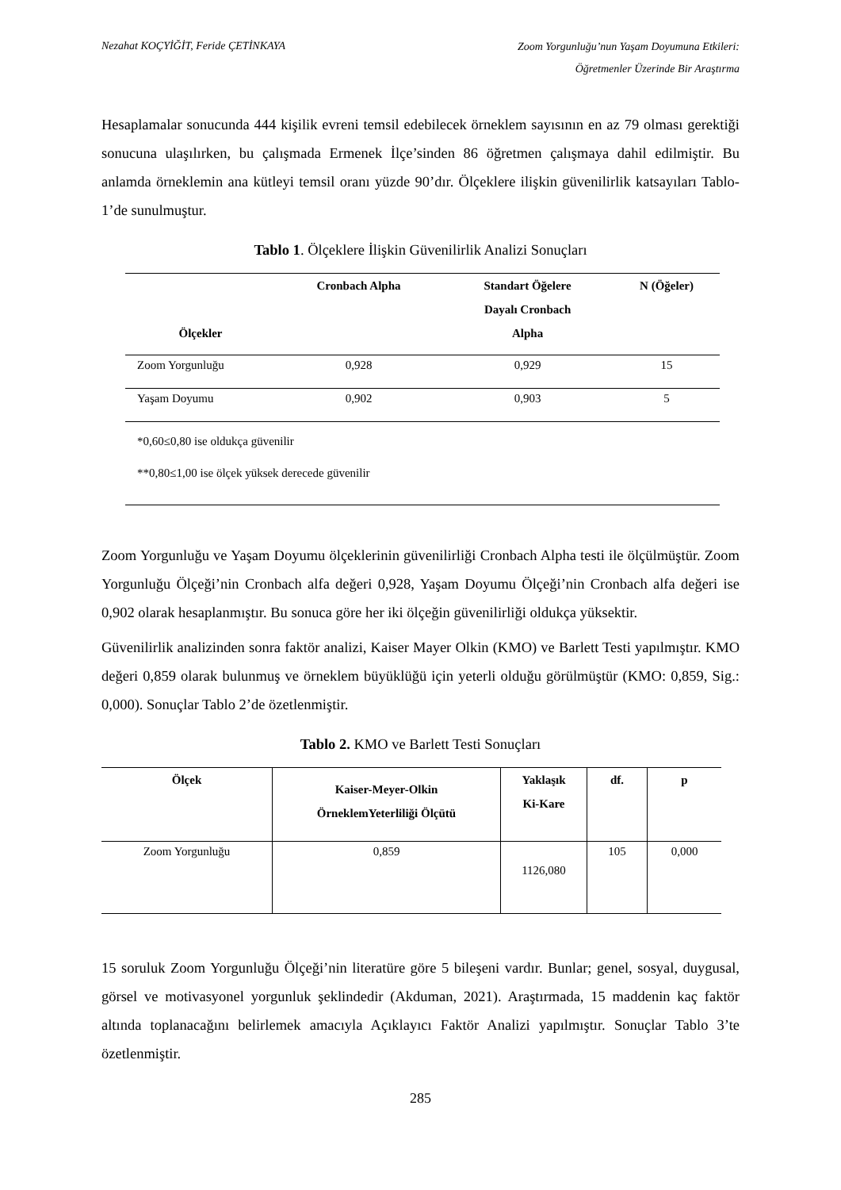Nezahat KOÇYİĞİT, Feride ÇETİNKAYA Zoom Yorgunluğu’nun Yaşam Doyumuna Etkileri:
Öğretmenler Üzerinde Bir Araştırma
Hesaplamalar sonucunda 444 kişilik evreni temsil edebilecek örneklem sayısının en az 79 olması gerektiği sonucuna ulaşılırken, bu çalışmada Ermenek İlçe’sinden 86 öğretmen çalışmaya dahil edilmiştir. Bu anlamda örneklemin ana kütleyi temsil oranı yüzde 90’dır. Ölçeklere ilişkin güvenilirlik katsayıları Tablo-1’de sunulmuştur.
Tablo 1. Ölçeklere İlişkin Güvenilirlik Analizi Sonuçları
| Ölçekler | Cronbach Alpha | Standart Öğelere Dayalı Cronbach Alpha | N (Öğeler) |
| --- | --- | --- | --- |
| Zoom Yorgunluğu | 0,928 | 0,929 | 15 |
| Yaşam Doyumu | 0,902 | 0,903 | 5 |
| *0,60≤0,80 ise oldukça güvenilir **0,80≤1,00 ise ölçek yüksek derecede güvenilir | | | |
Zoom Yorgunluğu ve Yaşam Doyumu ölçeklerinin güvenilirliği Cronbach Alpha testi ile ölçülmüştür. Zoom Yorgunluğu Ölçeği’nin Cronbach alfa değeri 0,928, Yaşam Doyumu Ölçeği’nin Cronbach alfa değeri ise 0,902 olarak hesaplanmıştır. Bu sonuca göre her iki ölçeğin güvenilirliği oldukça yüksektir.
Güvenilirlik analizinden sonra faktör analizi, Kaiser Mayer Olkin (KMO) ve Barlett Testi yapılmıştır. KMO değeri 0,859 olarak bulunmuş ve örneklem büyüklüğü için yeterli olduğu görülmüştür (KMO: 0,859, Sig.: 0,000). Sonuçlar Tablo 2’de özetlenmiştir.
Tablo 2. KMO ve Barlett Testi Sonuçları
| Ölçek | Kaiser-Meyer-Olkin ÖrneklemYeterliliği Ölçütü | Yaklaşık Ki-Kare | df. | p |
| --- | --- | --- | --- | --- |
| Zoom Yorgunluğu | 0,859 | 1126,080 | 105 | 0,000 |
15 soruluk Zoom Yorgunluğu Ölçeği’nin literatüre göre 5 bileşeni vardır. Bunlar; genel, sosyal, duygusal, görsel ve motivasyonel yorgunluk şeklindedir (Akduman, 2021). Araştırmada, 15 maddenin kaç faktör altında toplanacağını belirlemek amacıyla Açıklayıcı Faktör Analizi yapılmıştır. Sonuçlar Tablo 3’te özetlenmiştir.
285